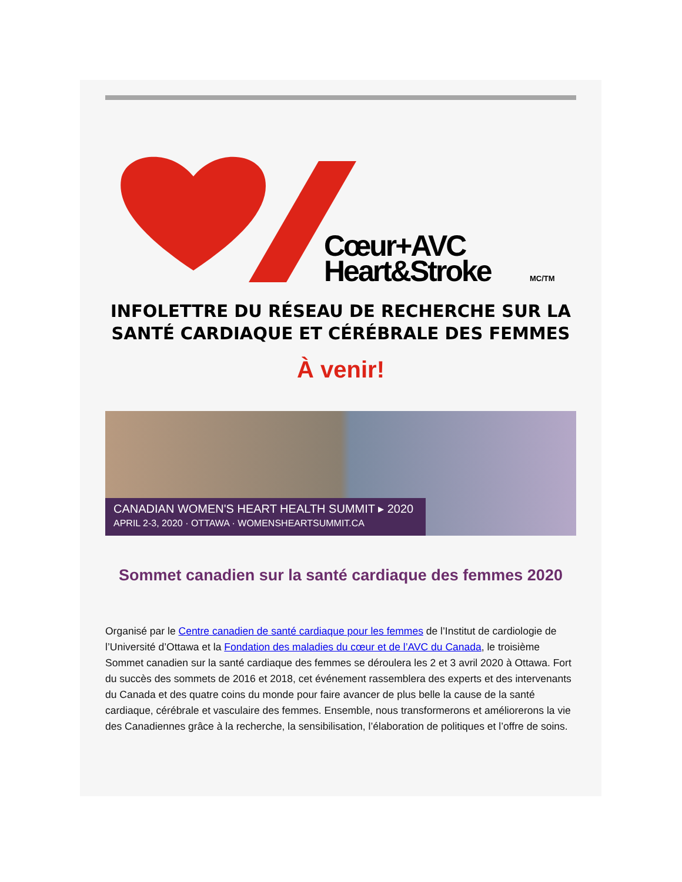Cœur+AVC
Heart&Stroke
MC/TM
INFOLETTRE DU RÉSEAU DE RECHERCHE SUR LA SANTÉ CARDIAQUE ET CÉRÉBRALE DES FEMMES
À venir!
CANADIAN WOMEN'S HEART HEALTH SUMMIT ▸ 2020
APRIL 2-3, 2020 · OTTAWA · WOMENSHEARTSUMMIT.CA
Sommet canadien sur la santé cardiaque des femmes 2020
Organisé par le Centre canadien de santé cardiaque pour les femmes de l’Institut de cardiologie de l’Université d’Ottawa et la Fondation des maladies du cœur et de l’AVC du Canada, le troisième Sommet canadien sur la santé cardiaque des femmes se déroulera les 2 et 3 avril 2020 à Ottawa. Fort du succès des sommets de 2016 et 2018, cet événement rassemblera des experts et des intervenants du Canada et des quatre coins du monde pour faire avancer de plus belle la cause de la santé cardiaque, cérébrale et vasculaire des femmes. Ensemble, nous transformerons et améliorerons la vie des Canadiennes grâce à la recherche, la sensibilisation, l’élaboration de politiques et l’offre de soins.